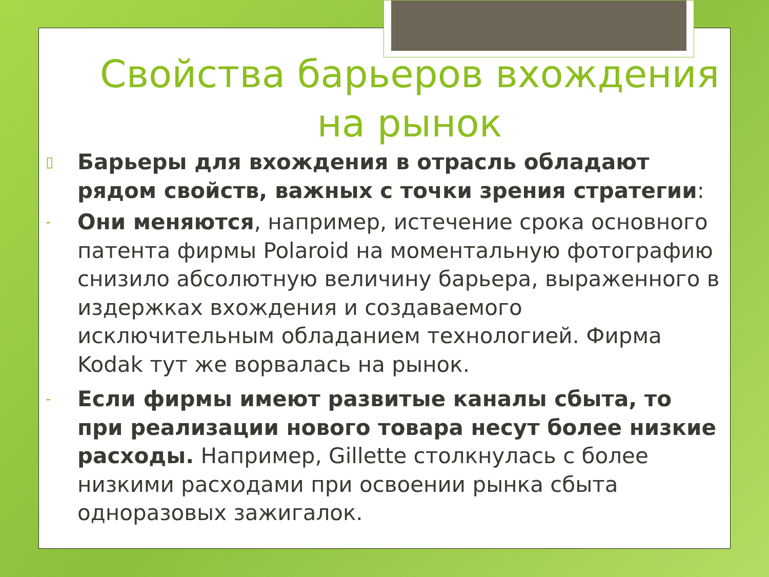Свойства барьеров вхождения на рынок
▯ Барьеры для вхождения в отрасль обладают рядом свойств, важных с точки зрения стратегии:
- Они меняются, например, истечение срока основного патента фирмы Polaroid на моментальную фотографию снизило абсолютную величину барьера, выраженного в издержках вхождения и создаваемого исключительным обладанием технологией. Фирма Kodak тут же ворвалась на рынок.
- Если фирмы имеют развитые каналы сбыта, то при реализации нового товара несут более низкие расходы. Например, Gillette столкнулась с более низкими расходами при освоении рынка сбыта одноразовых зажигалок.